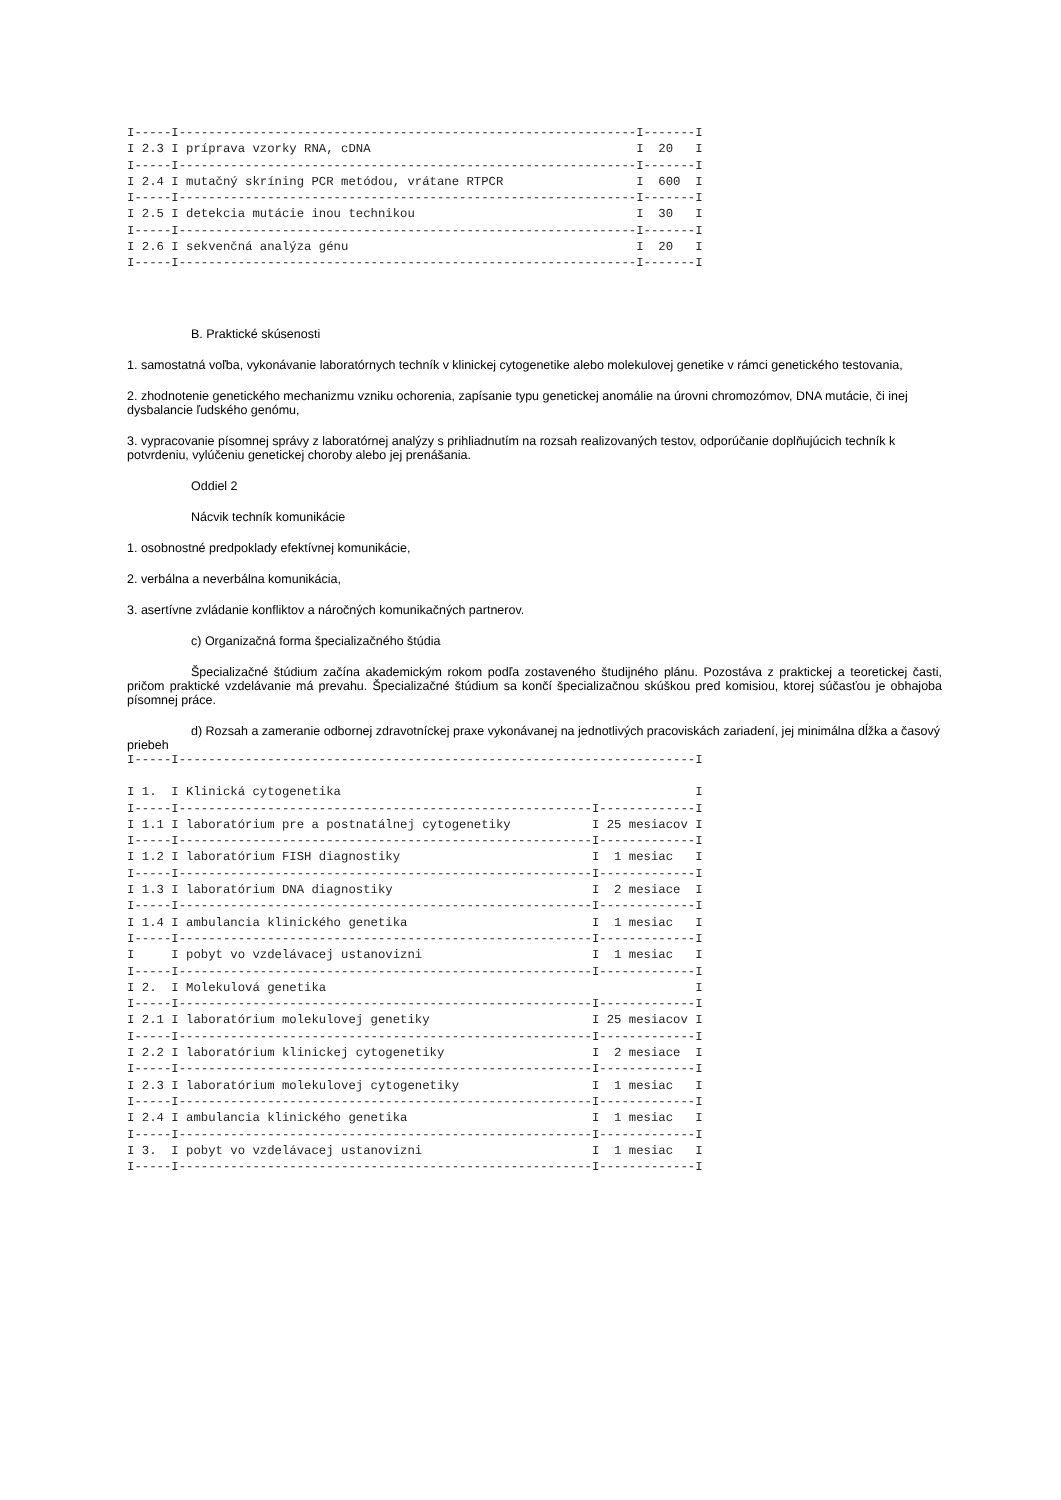I-----I--------------------------------------------------------------I-------I
I 2.3 I príprava vzorky RNA, cDNA                                    I  20   I
I-----I--------------------------------------------------------------I-------I
I 2.4 I mutačný skríning PCR metódou, vrátane RTPCR                  I  600  I
I-----I--------------------------------------------------------------I-------I
I 2.5 I detekcia mutácie inou technikou                              I  30   I
I-----I--------------------------------------------------------------I-------I
I 2.6 I sekvenčná analýza génu                                       I  20   I
I-----I--------------------------------------------------------------I-------I
B. Praktické skúsenosti
1. samostatná voľba, vykonávanie laboratórnych techník v klinickej cytogenetike alebo molekulovej genetike v rámci genetického testovania,
2. zhodnotenie genetického mechanizmu vzniku ochorenia, zapísanie typu genetickej anomálie na úrovni chromozómov, DNA mutácie, či inej dysbalancie ľudského genómu,
3. vypracovanie písomnej správy z laboratórnej analýzy s prihliadnutím na rozsah realizovaných testov, odporúčanie doplňujúcich techník k potvrdeniu, vylúčeniu genetickej choroby alebo jej prenášania.
Oddiel 2
Nácvik techník komunikácie
1. osobnostné predpoklady efektívnej komunikácie,
2. verbálna a neverbálna komunikácia,
3. asertívne zvládanie konfliktov a náročných komunikačných partnerov.
c) Organizačná forma špecializačného štúdia
Špecializačné štúdium začína akademickým rokom podľa zostaveného študijného plánu. Pozostáva z praktickej a teoretickej časti, pričom praktické vzdelávanie má prevahu. Špecializačné štúdium sa končí špecializačnou skúškou pred komisiou, ktorej súčasťou je obhajoba písomnej práce.
d) Rozsah a zameranie odbornej zdravotníckej praxe vykonávanej na jednotlivých pracoviskách zariadení, jej minimálna dĺžka a časový priebeh
I-----I----------------------------------------------------------------------I

I 1.  I Klinická cytogenetika                                                I
I-----I--------------------------------------------------------I-------------I
I 1.1 I laboratórium pre a postnatálnej cytogenetiky           I 25 mesiacov I
I-----I--------------------------------------------------------I-------------I
I 1.2 I laboratórium FISH diagnostiky                          I  1 mesiac   I
I-----I--------------------------------------------------------I-------------I
I 1.3 I laboratórium DNA diagnostiky                           I  2 mesiace  I
I-----I--------------------------------------------------------I-------------I
I 1.4 I ambulancia klinického genetika                         I  1 mesiac   I
I-----I--------------------------------------------------------I-------------I
I     I pobyt vo vzdelávacej ustanovizni                       I  1 mesiac   I
I-----I--------------------------------------------------------I-------------I
I 2.  I Molekulová genetika                                                  I
I-----I--------------------------------------------------------I-------------I
I 2.1 I laboratórium molekulovej genetiky                      I 25 mesiacov I
I-----I--------------------------------------------------------I-------------I
I 2.2 I laboratórium klinickej cytogenetiky                    I  2 mesiace  I
I-----I--------------------------------------------------------I-------------I
I 2.3 I laboratórium molekulovej cytogenetiky                  I  1 mesiac   I
I-----I--------------------------------------------------------I-------------I
I 2.4 I ambulancia klinického genetika                         I  1 mesiac   I
I-----I--------------------------------------------------------I-------------I
I 3.  I pobyt vo vzdelávacej ustanovizni                       I  1 mesiac   I
I-----I--------------------------------------------------------I-------------I